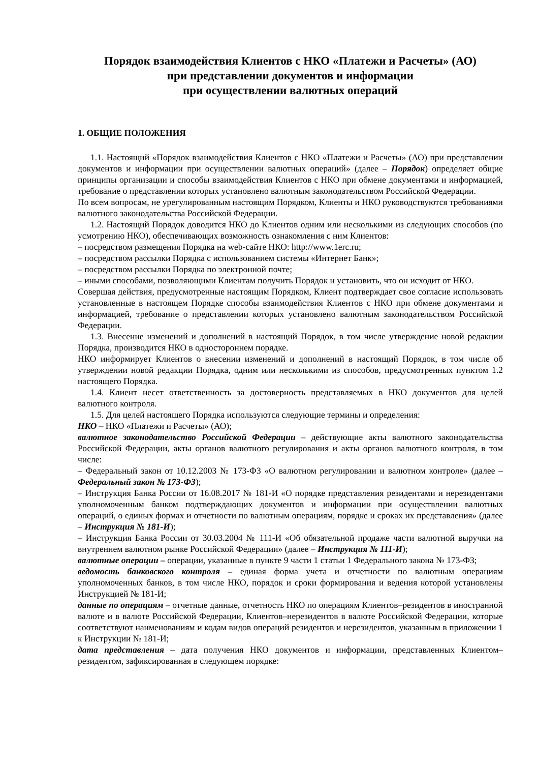Порядок взаимодействия Клиентов с НКО «Платежи и Расчеты» (АО)
при представлении документов и информации
при осуществлении валютных операций
1. ОБЩИЕ ПОЛОЖЕНИЯ
1.1. Настоящий «Порядок взаимодействия Клиентов с НКО «Платежи и Расчеты» (АО) при представлении документов и информации при осуществлении валютных операций» (далее – Порядок) определяет общие принципы организации и способы взаимодействия Клиентов с НКО при обмене документами и информацией, требование о представлении которых установлено валютным законодательством Российской Федерации.
По всем вопросам, не урегулированным настоящим Порядком, Клиенты и НКО руководствуются требованиями валютного законодательства Российской Федерации.
1.2. Настоящий Порядок доводится НКО до Клиентов одним или несколькими из следующих способов (по усмотрению НКО), обеспечивающих возможность ознакомления с ним Клиентов:
– посредством размещения Порядка на web-сайте НКО: http://www.1erc.ru;
– посредством рассылки Порядка с использованием системы «Интернет Банк»;
– посредством рассылки Порядка по электронной почте;
– иными способами, позволяющими Клиентам получить Порядок и установить, что он исходит от НКО.
Совершая действия, предусмотренные настоящим Порядком, Клиент подтверждает свое согласие использовать установленные в настоящем Порядке способы взаимодействия Клиентов с НКО при обмене документами и информацией, требование о представлении которых установлено валютным законодательством Российской Федерации.
1.3. Внесение изменений и дополнений в настоящий Порядок, в том числе утверждение новой редакции Порядка, производится НКО в одностороннем порядке.
НКО информирует Клиентов о внесении изменений и дополнений в настоящий Порядок, в том числе об утверждении новой редакции Порядка, одним или несколькими из способов, предусмотренных пунктом 1.2 настоящего Порядка.
1.4. Клиент несет ответственность за достоверность представляемых в НКО документов для целей валютного контроля.
1.5. Для целей настоящего Порядка используются следующие термины и определения:
НКО – НКО «Платежи и Расчеты» (АО);
валютное законодательство Российской Федерации – действующие акты валютного законодательства Российской Федерации, акты органов валютного регулирования и акты органов валютного контроля, в том числе:
– Федеральный закон от 10.12.2003 № 173-ФЗ «О валютном регулировании и валютном контроле» (далее – Федеральный закон № 173-ФЗ);
– Инструкция Банка России от 16.08.2017 № 181-И «О порядке представления резидентами и нерезидентами уполномоченным банком подтверждающих документов и информации при осуществлении валютных операций, о единых формах и отчетности по валютным операциям, порядке и сроках их представления» (далее – Инструкция № 181-И);
– Инструкция Банка России от 30.03.2004 № 111-И «Об обязательной продаже части валютной выручки на внутреннем валютном рынке Российской Федерации» (далее – Инструкция № 111-И);
валютные операции – операции, указанные в пункте 9 части 1 статьи 1 Федерального закона № 173-ФЗ;
ведомость банковского контроля – единая форма учета и отчетности по валютным операциям уполномоченных банков, в том числе НКО, порядок и сроки формирования и ведения которой установлены Инструкцией № 181-И;
данные по операциям – отчетные данные, отчетность НКО по операциям Клиентов–резидентов в иностранной валюте и в валюте Российской Федерации, Клиентов–нерезидентов в валюте Российской Федерации, которые соответствуют наименованиям и кодам видов операций резидентов и нерезидентов, указанным в приложении 1 к Инструкции № 181-И;
дата представления – дата получения НКО документов и информации, представленных Клиентом–резидентом, зафиксированная в следующем порядке: